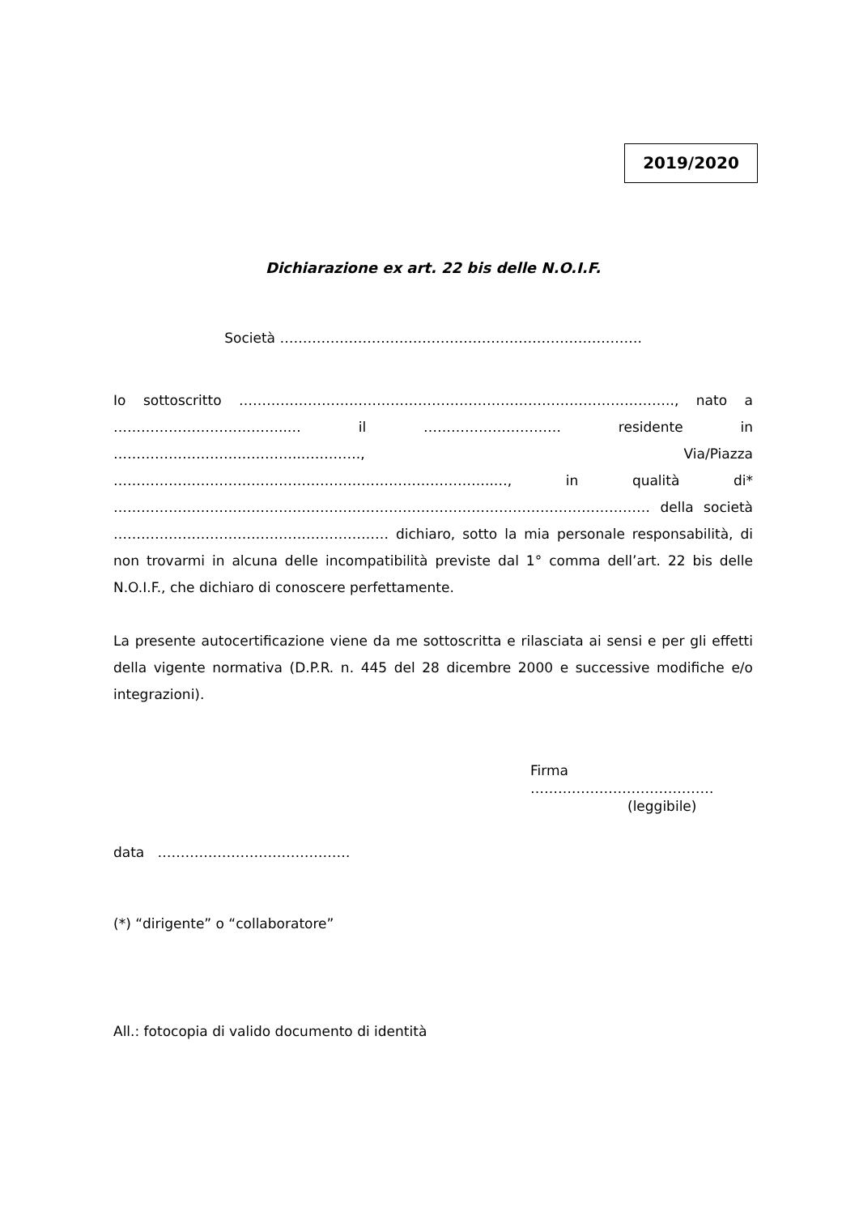2019/2020
Dichiarazione ex art. 22 bis delle N.O.I.F.
Società …………………………………………………………………….
Io sottoscritto ………………………………………………………………………………….., nato a ………………………………..… il ………………………… residente in …………………………………..…………., Via/Piazza ………………………………………………………………………..…, in qualità di* ……………………………………………………………………………………………………… della società …………………………………………………… dichiaro, sotto la mia personale responsabilità, di non trovarmi in alcuna delle incompatibilità previste dal 1° comma dell’art. 22 bis delle N.O.I.F., che dichiaro di conoscere perfettamente.
La presente autocertificazione viene da me sottoscritta e rilasciata ai sensi e per gli effetti della vigente normativa (D.P.R. n. 445 del 28 dicembre 2000 e successive modifiche e/o integrazioni).
Firma ……….…………………………
(leggibile)
data ……………………………………
(*) “dirigente” o “collaboratore”
All.: fotocopia di valido documento di identità